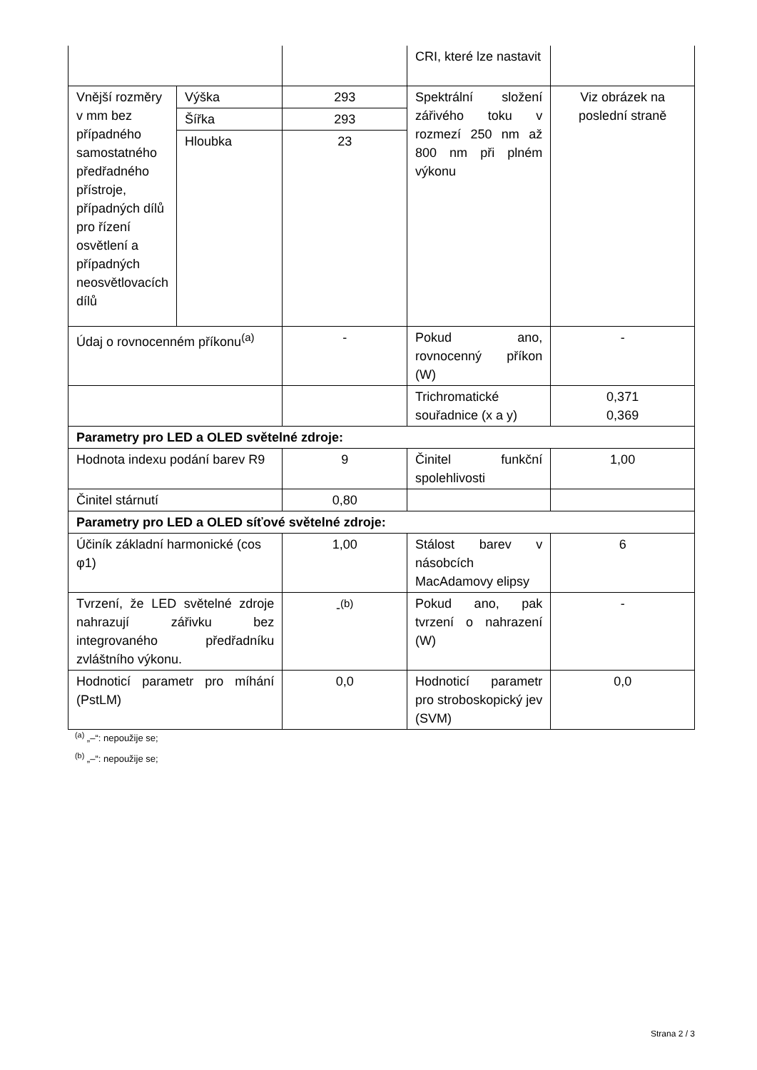| | | | CRI, které lze nastavit | |
| Vnější rozměry v mm bez případného samostatného předřadného přístroje, případných dílů pro řízení osvětlení a případných neosvětlovacích dílů | Výška | 293 | Spektrální složení zářivého toku v rozmezí 250 nm až 800 nm při plném výkonu | Viz obrázek na poslední straně |
| | Šířka | 293 | | |
| | Hloubka | 23 | | |
| Údaj o rovnocenném příkonu<sup>(a)</sup> | | - | Pokud ano, rovnocenný příkon (W) | - |
| | | | Trichromatické souřadnice (x a y) | 0,371 0,369 |
| Parametry pro LED a OLED světelné zdroje: | | | | |
| Hodnota indexu podání barev R9 | | 9 | Činitel funkční spolehlivosti | 1,00 |
| Činitel stárnutí | | 0,80 | | |
| Parametry pro LED a OLED síťové světelné zdroje: | | | | |
| Účiník základní harmonické (cos φ1) | | 1,00 | Stálost barev v násobcích MacAdamovy elipsy | 6 |
| Tvrzení, že LED světelné zdroje nahrazují zářivku bez integrovaného předřadníku zvláštního výkonu. | | -<sup>(b)</sup> | Pokud ano, pak tvrzení o nahrazení (W) | - |
| Hodnoticí parametr pro míhání (PstLM) | | 0,0 | Hodnoticí parametr pro stroboskopický jev (SVM) | 0,0 |
<sup>(a)</sup> „–“: nepoužije se;
<sup>(b)</sup> „–“: nepoužije se;
Strana 2 / 3